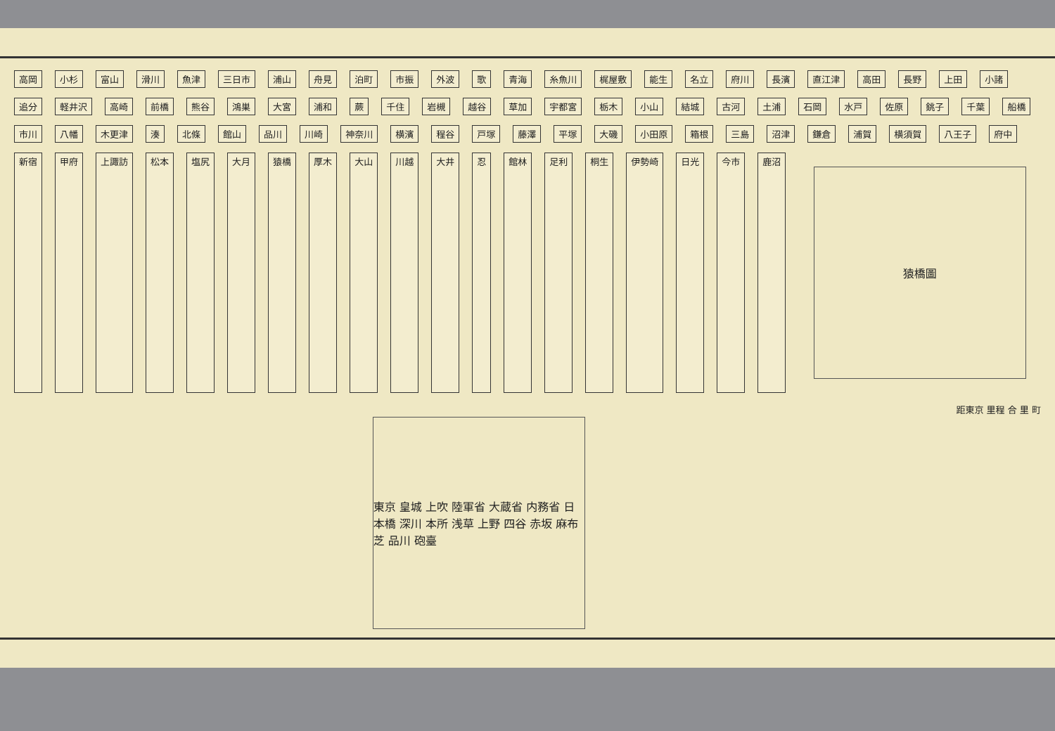高岡 小杉 富山 滑川 魚津 三日市 浦山 舟見 泊町 市振 外波 歌 青海 糸魚川 梶屋敷 能生 名立 府川 長濱 直江津 高田 長野 上田 小諸 追分 軽井沢 高崎 前橋 熊谷 鴻巣 大宮 浦和 蕨 千住 岩槻 越谷 草加 宇都宮 栃木 小山 結城 古河 土浦 石岡 水戸 佐原 銚子 千葉 船橋 市川 八幡 木更津 湊 北條 館山 品川 川崎 神奈川 横濱 程谷 戸塚 藤澤 平塚 大磯 小田原 箱根 三島 沼津 鎌倉 浦賀 横須賀 八王子 府中 新宿 甲府 上諏訪 松本 塩尻 大月 猿橋 厚木 大山 川越 大井 忍 館林 足利 桐生 伊勢崎 日光 今市 鹿沼
猿橋圖
東京 皇城 上吹 陸軍省 大蔵省 内務省 日本橋 深川 本所 浅草 上野 四谷 赤坂 麻布 芝 品川 砲臺
距東京 里程 合 里 町